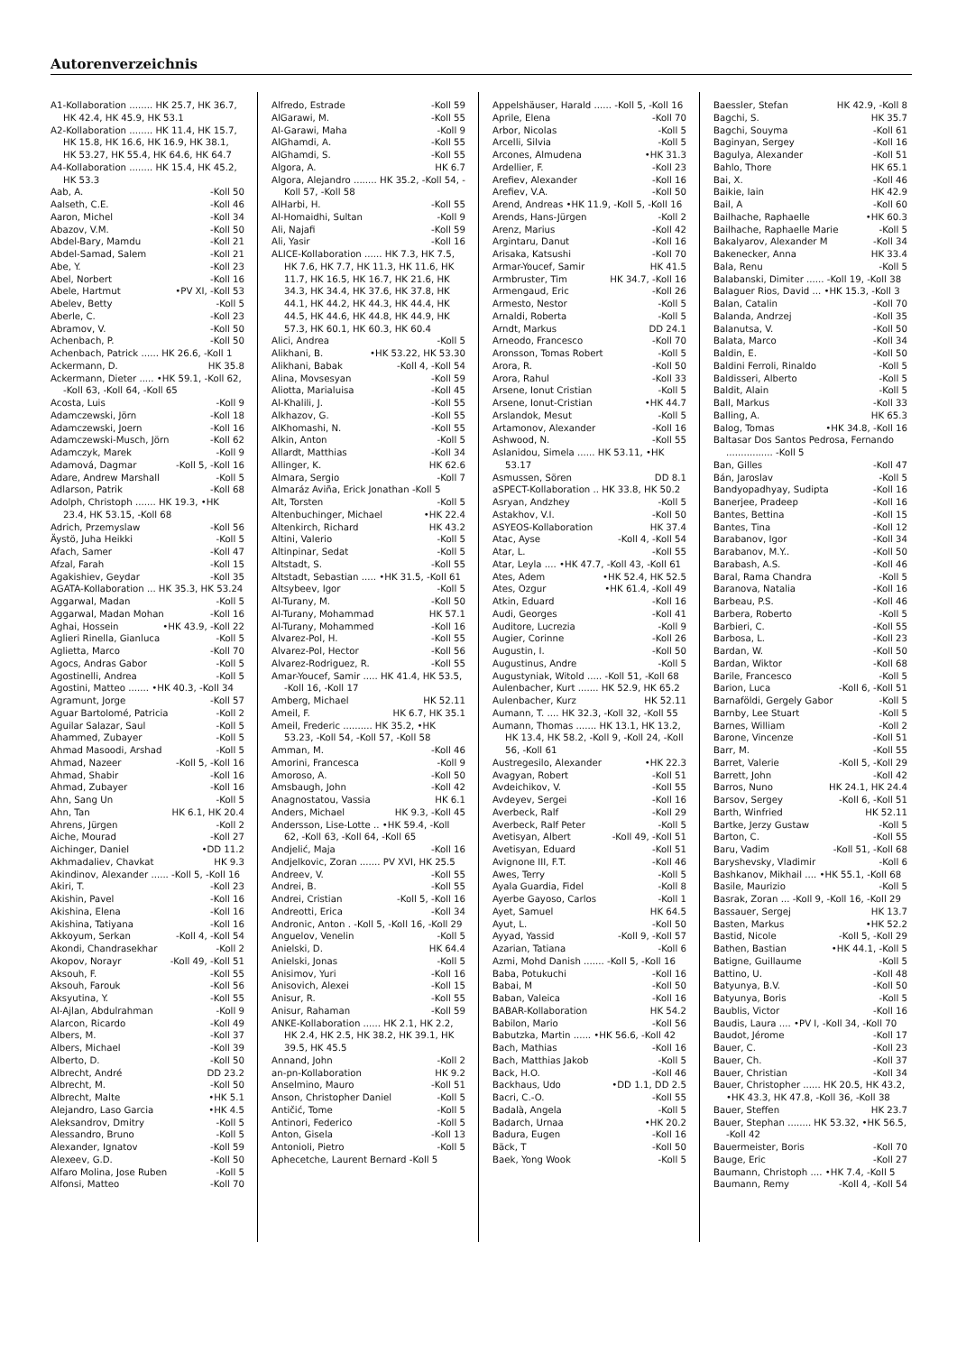Autorenverzeichnis
A1-Kollaboration ........ HK 25.7, HK 36.7, HK 42.4, HK 45.9, HK 53.1
A2-Kollaboration ........ HK 11.4, HK 15.7, HK 15.8, HK 16.6, HK 16.9, HK 38.1, HK 53.27, HK 55.4, HK 64.6, HK 64.7
A4-Kollaboration ........ HK 15.4, HK 45.2, HK 53.3
Aab, A. -Koll 50
Aalseth, C.E. -Koll 46
Aaron, Michel -Koll 34
Abazov, V.M. -Koll 50
Abdel-Bary, Mamdu -Koll 21
Abdel-Samad, Salem -Koll 21
Abe, Y. -Koll 23
Abel, Norbert -Koll 16
Abele, Hartmut •PV XI, -Koll 53
Abelev, Betty -Koll 5
Aberle, C. -Koll 23
Abramov, V. -Koll 50
Achenbach, P. -Koll 50
Achenbach, Patrick ...... HK 26.6, -Koll 1
Ackermann, D. HK 35.8
Ackermann, Dieter ..... •HK 59.1, -Koll 62, -Koll 63, -Koll 64, -Koll 65
Acosta, Luis -Koll 9
Adamczewski, Jörn -Koll 18
Adamczewski, Joern -Koll 16
Adamczewski-Musch, Jörn -Koll 62
Adamczyk, Marek -Koll 9
Adamová, Dagmar -Koll 5, -Koll 16
Adare, Andrew Marshall -Koll 5
Adlarson, Patrik -Koll 68
Adolph, Christoph ....... HK 19.3, •HK 23.4, HK 53.15, -Koll 68
Adrich, Przemyslaw -Koll 56
Äystö, Juha Heikki -Koll 5
Afach, Samer -Koll 47
Afzal, Farah -Koll 15
Agakishiev, Geydar -Koll 35
AGATA-Kollaboration ... HK 35.3, HK 53.24
Aggarwal, Madan -Koll 5
Aggarwal, Madan Mohan -Koll 16
Aghai, Hossein •HK 43.9, -Koll 22
Aglieri Rinella, Gianluca -Koll 5
Aglietta, Marco -Koll 70
Agocs, Andras Gabor -Koll 5
Agostinelli, Andrea -Koll 5
Agostini, Matteo ....... •HK 40.3, -Koll 34
Agramunt, Jorge -Koll 57
Aguar Bartolomé, Patricia -Koll 2
Aguilar Salazar, Saul -Koll 5
Ahammed, Zubayer -Koll 5
Ahmad Masoodi, Arshad -Koll 5
Ahmad, Nazeer -Koll 5, -Koll 16
Ahmad, Shabir -Koll 16
Ahmad, Zubayer -Koll 16
Ahn, Sang Un -Koll 5
Ahn, Tan HK 6.1, HK 20.4
Ahrens, Jürgen -Koll 2
Aiche, Mourad -Koll 27
Aichinger, Daniel •DD 11.2
Akhmadaliev, Chavkat HK 9.3
Akindinov, Alexander ...... -Koll 5, -Koll 16
Akiri, T. -Koll 23
Akishin, Pavel -Koll 16
Akishina, Elena -Koll 16
Akishina, Tatiyana -Koll 16
Akkoyum, Serkan -Koll 4, -Koll 54
Akondi, Chandrasekhar -Koll 2
Akopov, Norayr -Koll 49, -Koll 51
Aksouh, F. -Koll 55
Aksouh, Farouk -Koll 56
Aksyutina, Y. -Koll 55
Al-Ajlan, Abdulrahman -Koll 9
Alarcon, Ricardo -Koll 49
Albers, M. -Koll 37
Albers, Michael -Koll 39
Alberto, D. -Koll 50
Albrecht, André DD 23.2
Albrecht, M. -Koll 50
Albrecht, Malte •HK 5.1
Alejandro, Laso Garcia •HK 4.5
Aleksandrov, Dmitry -Koll 5
Alessandro, Bruno -Koll 5
Alexander, Ignatov -Koll 59
Alexeev, G.D. -Koll 50
Alfaro Molina, Jose Ruben -Koll 5
Alfonsi, Matteo -Koll 70
Alfredo, Estrade -Koll 59
AlGarawi, M. -Koll 55
Al-Garawi, Maha -Koll 9
AlGhamdi, A. -Koll 55
AlGhamdi, S. -Koll 55
Algora, A. HK 6.7
Algora, Alejandro ........ HK 35.2, -Koll 54, -Koll 57, -Koll 58
AlHarbi, H. -Koll 55
Al-Homaidhi, Sultan -Koll 9
Ali, Najafi -Koll 59
Ali, Yasir -Koll 16
ALICE-Kollaboration ...... HK 7.3, HK 7.5, HK 7.6, HK 7.7, HK 11.3, HK 11.6, HK 11.7, HK 16.5, HK 16.7, HK 21.6, HK 34.3, HK 34.4, HK 37.6, HK 37.8, HK 44.1, HK 44.2, HK 44.3, HK 44.4, HK 44.5, HK 44.6, HK 44.8, HK 44.9, HK 57.3, HK 60.1, HK 60.3, HK 60.4
Alici, Andrea -Koll 5
Alikhani, B. •HK 53.22, HK 53.30
Alikhani, Babak -Koll 4, -Koll 54
Alina, Movsesyan -Koll 59
Aliotta, Marialuisa -Koll 45
Al-Khalili, J. -Koll 55
Alkhazov, G. -Koll 55
AlKhomashi, N. -Koll 55
Alkin, Anton -Koll 5
Allardt, Matthias -Koll 34
Allinger, K. HK 62.6
Almara, Sergio -Koll 7
Almaráz Aviña, Erick Jonathan -Koll 5
Alt, Torsten -Koll 5
Altenbuchinger, Michael •HK 22.4
Altenkirch, Richard HK 43.2
Altini, Valerio -Koll 5
Altinpinar, Sedat -Koll 5
Altstadt, S. -Koll 55
Altstadt, Sebastian ..... •HK 31.5, -Koll 61
Altsybeev, Igor -Koll 5
Al-Turany, M. -Koll 50
Al-Turany, Mohammad HK 57.1
Al-Turany, Mohammed -Koll 16
Alvarez-Pol, H. -Koll 55
Alvarez-Pol, Hector -Koll 56
Alvarez-Rodriguez, R. -Koll 55
Amar-Youcef, Samir ..... HK 41.4, HK 53.5, -Koll 16, -Koll 17
Amberg, Michael HK 52.11
Ameil, F. HK 6.7, HK 35.1
Ameil, Frederic .......... HK 35.2, •HK 53.23, -Koll 54, -Koll 57, -Koll 58
Amman, M. -Koll 46
Amorini, Francesca -Koll 9
Amoroso, A. -Koll 50
Amsbaugh, John -Koll 42
Anagnostatou, Vassia HK 6.1
Anders, Michael HK 9.3, -Koll 45
Andersson, Lise-Lotte .. •HK 59.4, -Koll 62, -Koll 63, -Koll 64, -Koll 65
Andjelić, Maja -Koll 16
Andjelkovic, Zoran ....... PV XVI, HK 25.5
Andreev, V. -Koll 55
Andrei, B. -Koll 55
Andrei, Cristian -Koll 5, -Koll 16
Andreotti, Erica -Koll 34
Andronic, Anton . -Koll 5, -Koll 16, -Koll 29
Anguelov, Venelin -Koll 5
Anielski, D. HK 64.4
Anielski, Jonas -Koll 5
Anisimov, Yuri -Koll 16
Anisovich, Alexei -Koll 15
Anisur, R. -Koll 55
Anisur, Rahaman -Koll 59
ANKE-Kollaboration ...... HK 2.1, HK 2.2, HK 2.4, HK 2.5, HK 38.2, HK 39.1, HK 39.5, HK 45.5
Annand, John -Koll 2
an-pn-Kollaboration HK 9.2
Anselmino, Mauro -Koll 51
Anson, Christopher Daniel -Koll 5
Antičić, Tome -Koll 5
Antinori, Federico -Koll 5
Anton, Gisela -Koll 13
Antonioli, Pietro -Koll 5
Aphecetche, Laurent Bernard -Koll 5
Appelshäuser, Harald ...... -Koll 5, -Koll 16
Aprile, Elena -Koll 70
Arbor, Nicolas -Koll 5
Arcelli, Silvia -Koll 5
Arcones, Almudena •HK 31.3
Ardellier, F. -Koll 23
Arefiev, Alexander -Koll 16
Arefiev, V.A. -Koll 50
Arend, Andreas •HK 11.9, -Koll 5, -Koll 16
Arends, Hans-Jürgen -Koll 2
Arenz, Marius -Koll 42
Argintaru, Danut -Koll 16
Arisaka, Katsushi -Koll 70
Armar-Youcef, Samir HK 41.5
Armbruster, Tim HK 34.7, -Koll 16
Armengaud, Eric -Koll 26
Armesto, Nestor -Koll 5
Arnaldi, Roberta -Koll 5
Arndt, Markus DD 24.1
Arneodo, Francesco -Koll 70
Aronsson, Tomas Robert -Koll 5
Arora, R. -Koll 50
Arora, Rahul -Koll 33
Arsene, Ionut Cristian -Koll 5
Arsene, Ionut-Cristian •HK 44.7
Arslandok, Mesut -Koll 5
Artamonov, Alexander -Koll 16
Ashwood, N. -Koll 55
Aslanidou, Simela ...... HK 53.11, •HK 53.17
Asmussen, Sören DD 8.1
aSPECT-Kollaboration .. HK 33.8, HK 50.2
Asryan, Andzhey -Koll 5
Astakhov, V.I. -Koll 50
ASYEOS-Kollaboration HK 37.4
Atac, Ayse -Koll 4, -Koll 54
Atar, L. -Koll 55
Atar, Leyla .... •HK 47.7, -Koll 43, -Koll 61
Ates, Adem •HK 52.4, HK 52.5
Ates, Ozgur •HK 61.4, -Koll 49
Atkin, Eduard -Koll 16
Audi, Georges -Koll 41
Auditore, Lucrezia -Koll 9
Augier, Corinne -Koll 26
Augustin, I. -Koll 50
Augustinus, Andre -Koll 5
Augustyniak, Witold ..... -Koll 51, -Koll 68
Aulenbacher, Kurt ....... HK 52.9, HK 65.2
Aulenbacher, Kurz HK 52.11
Aumann, T. .... HK 32.3, -Koll 32, -Koll 55
Aumann, Thomas ....... HK 13.1, HK 13.2, HK 13.4, HK 58.2, -Koll 9, -Koll 24, -Koll 56, -Koll 61
Austregesilo, Alexander •HK 22.3
Avagyan, Robert -Koll 51
Avdeichikov, V. -Koll 55
Avdeyev, Sergei -Koll 16
Averbeck, Ralf -Koll 29
Averbeck, Ralf Peter -Koll 5
Avetisyan, Albert -Koll 49, -Koll 51
Avetisyan, Eduard -Koll 51
Avignone III, F.T. -Koll 46
Awes, Terry -Koll 5
Ayala Guardia, Fidel -Koll 8
Ayerbe Gayoso, Carlos -Koll 1
Ayet, Samuel HK 64.5
Ayut, L. -Koll 50
Ayyad, Yassid -Koll 9, -Koll 57
Azarian, Tatiana -Koll 6
Azmi, Mohd Danish ....... -Koll 5, -Koll 16
Baba, Potukuchi -Koll 16
Babai, M -Koll 50
Baban, Valeica -Koll 16
BABAR-Kollaboration HK 54.2
Babilon, Mario -Koll 56
Babutzka, Martin ...... •HK 56.6, -Koll 42
Bach, Mathias -Koll 16
Bach, Matthias Jakob -Koll 5
Back, H.O. -Koll 46
Backhaus, Udo •DD 1.1, DD 2.5
Bacri, C.-O. -Koll 55
Badalà, Angela -Koll 5
Badarch, Urnaa •HK 20.2
Badura, Eugen -Koll 16
Bäck, T -Koll 50
Baek, Yong Wook -Koll 5
Baessler, Stefan HK 42.9, -Koll 8
Bagchi, S. HK 35.7
Bagchi, Souyma -Koll 61
Baginyan, Sergey -Koll 16
Bagulya, Alexander -Koll 51
Bahlo, Thore HK 65.1
Bai, X. -Koll 46
Baikie, Iain HK 42.9
Bail, A -Koll 60
Bailhache, Raphaelle •HK 60.3
Bailhache, Raphaelle Marie -Koll 5
Bakalyarov, Alexander M -Koll 34
Bakenecker, Anna HK 33.4
Bala, Renu -Koll 5
Balabanski, Dimiter ...... -Koll 19, -Koll 38
Balaguer Rios, David ... •HK 15.3, -Koll 3
Balan, Catalin -Koll 70
Balanda, Andrzej -Koll 35
Balanutsa, V. -Koll 50
Balata, Marco -Koll 34
Baldin, E. -Koll 50
Baldini Ferroli, Rinaldo -Koll 5
Baldisseri, Alberto -Koll 5
Baldit, Alain -Koll 5
Ball, Markus -Koll 33
Balling, A. HK 65.3
Balog, Tomas •HK 34.8, -Koll 16
Baltasar Dos Santos Pedrosa, Fernando ................ -Koll 5
Ban, Gilles -Koll 47
Bán, Jaroslav -Koll 5
Bandyopadhyay, Sudipta -Koll 16
Banerjee, Pradeep -Koll 16
Bantes, Bettina -Koll 15
Bantes, Tina -Koll 12
Barabanov, Igor -Koll 34
Barabanov, M.Y.. -Koll 50
Barabash, A.S. -Koll 46
Baral, Rama Chandra -Koll 5
Baranova, Natalia -Koll 16
Barbeau, P.S. -Koll 46
Barbera, Roberto -Koll 5
Barbieri, C. -Koll 55
Barbosa, L. -Koll 23
Bardan, W. -Koll 50
Bardan, Wiktor -Koll 68
Barile, Francesco -Koll 5
Barion, Luca -Koll 6, -Koll 51
Barnaföldi, Gergely Gabor -Koll 5
Barnby, Lee Stuart -Koll 5
Barnes, William -Koll 2
Barone, Vincenze -Koll 51
Barr, M. -Koll 55
Barret, Valerie -Koll 5, -Koll 29
Barrett, John -Koll 42
Barros, Nuno HK 24.1, HK 24.4
Barsov, Sergey -Koll 6, -Koll 51
Barth, Winfried HK 52.11
Bartke, Jerzy Gustaw -Koll 5
Barton, C. -Koll 55
Baru, Vadim -Koll 51, -Koll 68
Baryshevsky, Vladimir -Koll 6
Bashkanov, Mikhail .... •HK 55.1, -Koll 68
Basile, Maurizio -Koll 5
Basrak, Zoran ... -Koll 9, -Koll 16, -Koll 29
Bassauer, Sergej HK 13.7
Basten, Markus •HK 52.2
Bastid, Nicole -Koll 5, -Koll 29
Bathen, Bastian •HK 44.1, -Koll 5
Batigne, Guillaume -Koll 5
Battino, U. -Koll 48
Batyunya, B.V. -Koll 50
Batyunya, Boris -Koll 5
Baublis, Victor -Koll 16
Baudis, Laura .... •PV I, -Koll 34, -Koll 70
Baudot, Jérome -Koll 17
Bauer, C. -Koll 23
Bauer, Ch. -Koll 37
Bauer, Christian -Koll 34
Bauer, Christopher ...... HK 20.5, HK 43.2, •HK 43.3, HK 47.8, -Koll 36, -Koll 38
Bauer, Steffen HK 23.7
Bauer, Stephan ........ HK 53.32, •HK 56.5, -Koll 42
Bauermeister, Boris -Koll 70
Bauge, Eric -Koll 27
Baumann, Christoph .... •HK 7.4, -Koll 5
Baumann, Remy -Koll 4, -Koll 54